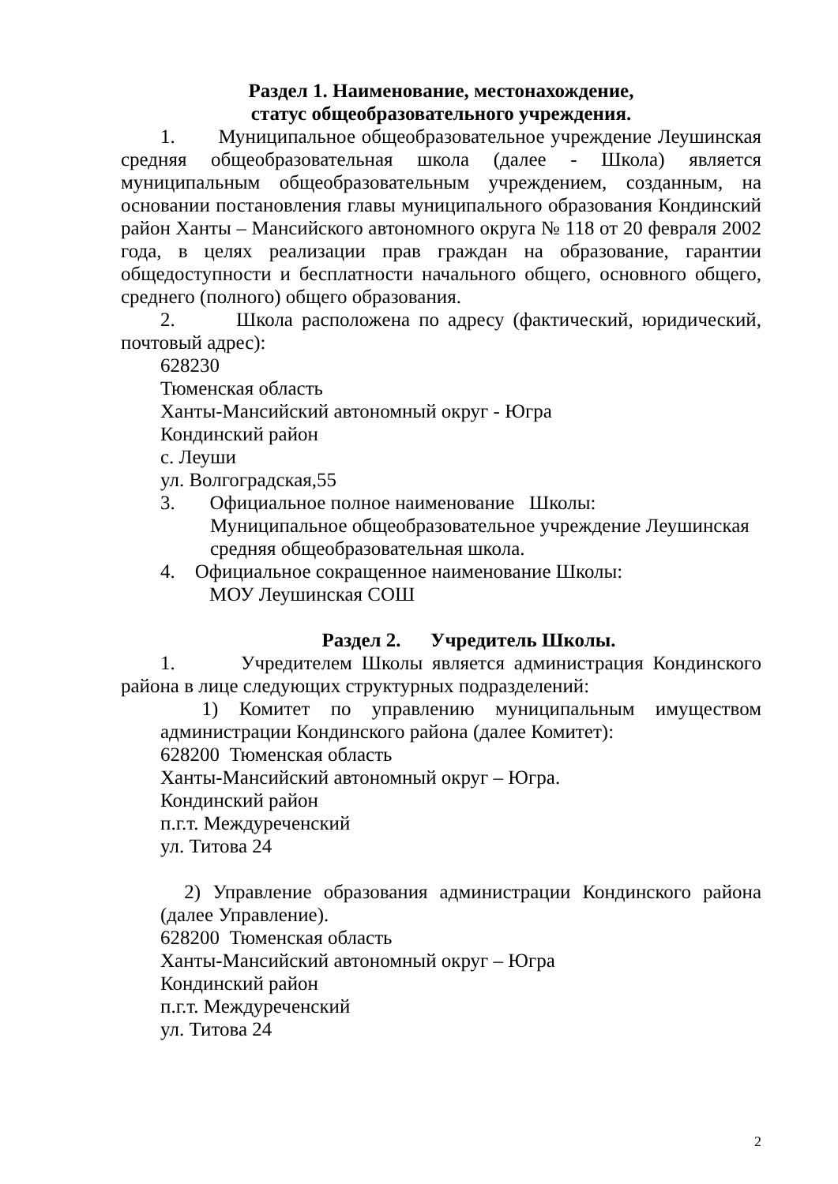Раздел 1. Наименование, местонахождение,
статус общеобразовательного учреждения.
1. Муниципальное общеобразовательное учреждение Леушинская средняя общеобразовательная школа (далее - Школа) является муниципальным общеобразовательным учреждением, созданным, на основании постановления главы муниципального образования Кондинский район Ханты – Мансийского автономного округа № 118 от 20 февраля 2002 года, в целях реализации прав граждан на образование, гарантии общедоступности и бесплатности начального общего, основного общего, среднего (полного) общего образования.
2. Школа расположена по адресу (фактический, юридический, почтовый адрес):
628230
Тюменская область
Ханты-Мансийский автономный округ - Югра
Кондинский район
с. Леуши
ул. Волгоградская,55
3. Официальное полное наименование Школы:
Муниципальное общеобразовательное учреждение Леушинская
средняя общеобразовательная школа.
4. Официальное сокращенное наименование Школы:
МОУ Леушинская СОШ
Раздел 2. Учредитель Школы.
1. Учредителем Школы является администрация Кондинского района в лице следующих структурных подразделений:
1) Комитет по управлению муниципальным имуществом администрации Кондинского района (далее Комитет):
628200 Тюменская область
Ханты-Мансийский автономный округ – Югра.
Кондинский район
п.г.т. Междуреченский
ул. Титова 24
2) Управление образования администрации Кондинского района (далее Управление).
628200 Тюменская область
Ханты-Мансийский автономный округ – Югра
Кондинский район
п.г.т. Междуреченский
ул. Титова 24
2